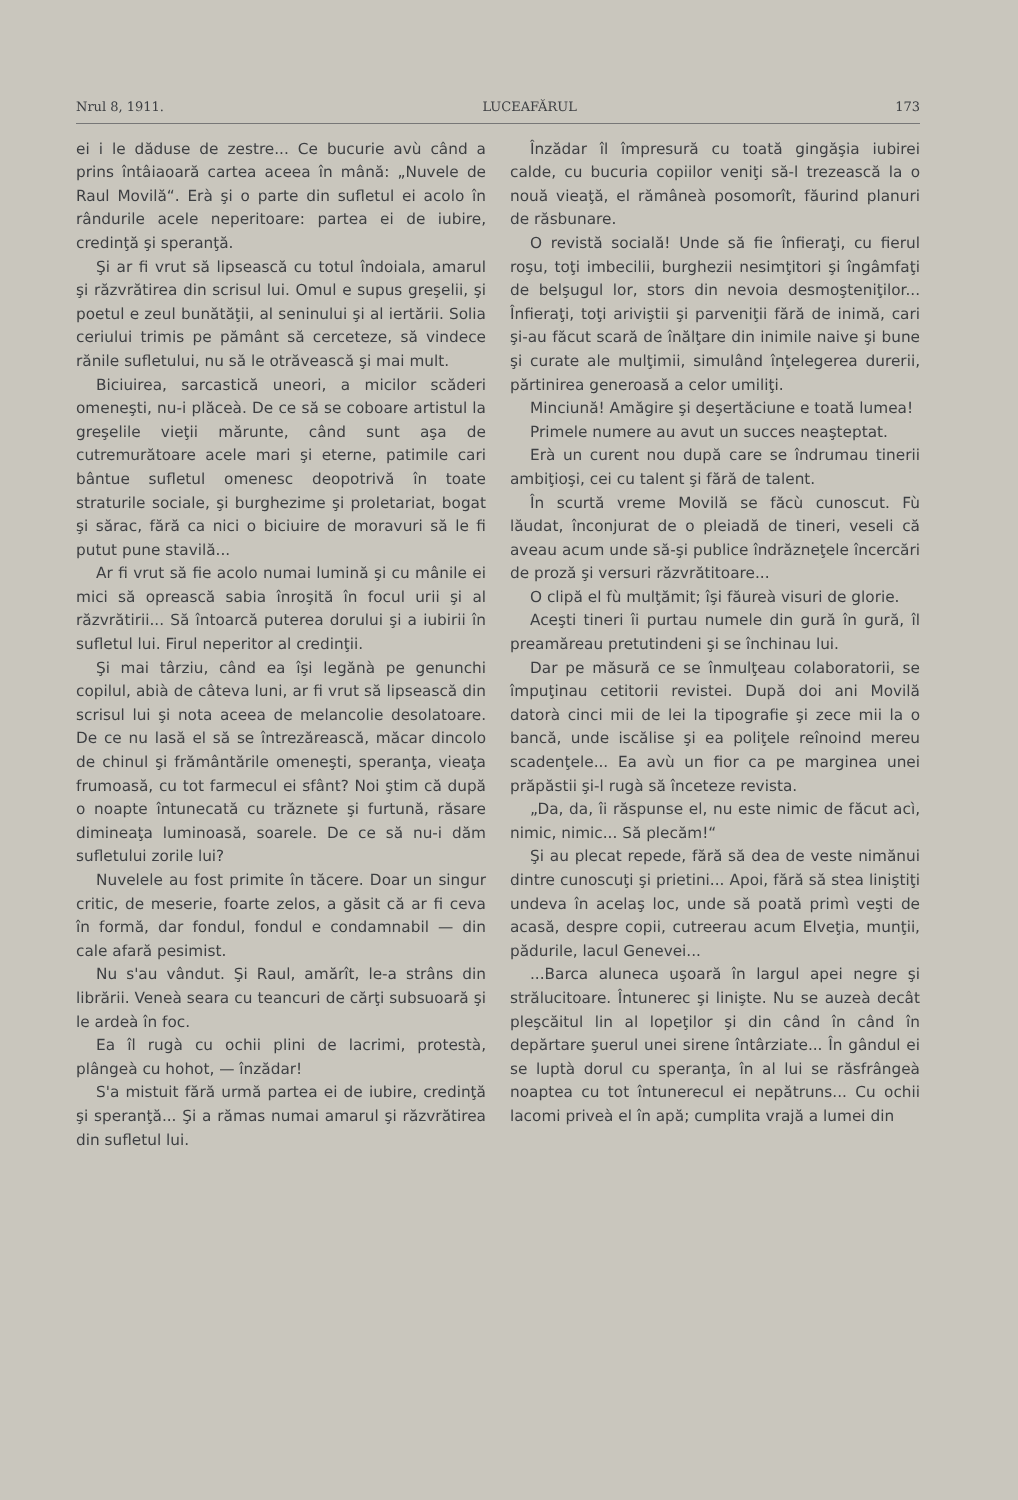Nrul 8, 1911. LUCEAFĂRUL 173
ei i le dăduse de zestre... Ce bucurie avù când a prins întâiaoară cartea aceea în mână: „Nuvele de Raul Movilă“. Erà şi o parte din sufletul ei acolo în rândurile acele neperitoare: partea ei de iubire, credinţă şi speranţă.
Şi ar fi vrut să lipsească cu totul îndoiala, amarul şi răzvrătirea din scrisul lui. Omul e supus greşelii, şi poetul e zeul bunătăţii, al seninului şi al iertării. Solia ceriului trimis pe pământ să cerceteze, să vindece rănile sufletului, nu să le otrăvească şi mai mult.
Biciuirea, sarcastică uneori, a micilor scăderi omeneşti, nu-i plăceà. De ce să se coboare artistul la greşelile vieţii mărunte, când sunt aşa de cutremurătoare acele mari şi eterne, patimile cari bântue sufletul omenesc deopotrivă în toate straturile sociale, şi burghezime şi proletariat, bogat şi sărac, fără ca nici o biciuire de moravuri să le fi putut pune stavilă...
Ar fi vrut să fie acolo numai lumină şi cu mânile ei mici să oprească sabia înroşită în focul urii şi al răzvrătirii... Să întoarcă puterea dorului şi a iubirii în sufletul lui. Firul neperitor al credinţii.
Şi mai târziu, când ea îşi legănà pe genunchi copilul, abià de câteva luni, ar fi vrut să lipsească din scrisul lui şi nota aceea de melancolie desolatoare. De ce nu lasă el să se întrezărească, măcar dincolo de chinul şi frământările omeneşti, speranţa, vieaţa frumoasă, cu tot farmecul ei sfânt? Noi ştim că după o noapte întunecată cu trăznete şi furtună, răsare dimineaţa luminoasă, soarele. De ce să nu-i dăm sufletului zorile lui?
Nuvelele au fost primite în tăcere. Doar un singur critic, de meserie, foarte zelos, a găsit că ar fi ceva în formă, dar fondul, fondul e condamnabil — din cale afară pesimist.
Nu s'au vândut. Şi Raul, amărît, le-a strâns din librării. Veneà seara cu teancuri de cărţi subsuoară şi le ardeà în foc.
Ea îl rugà cu ochii plini de lacrimi, protestà, plângeà cu hohot, — înzădar!
S'a mistuit fără urmă partea ei de iubire, credinţă şi speranţă... Şi a rămas numai amarul şi răzvrătirea din sufletul lui.
Înzădar îl împresură cu toată gingăşia iubirei calde, cu bucuria copiilor veniţi să-l trezească la o nouă vieaţă, el rămâneà posomorît, făurind planuri de răsbunare.
O revistă socială! Unde să fie înfieraţi, cu fierul roşu, toţi imbecilii, burghezii nesimţitori şi îngâmfaţi de belşugul lor, stors din nevoia desmoşteniţilor... Înfieraţi, toţi ariviştii şi parveniţii fără de inimă, cari şi-au făcut scară de înălţare din inimile naive şi bune şi curate ale mulţimii, simulând înţelegerea durerii, părtinirea generoasă a celor umiliţi.
Minciună! Amăgire şi deşertăciune e toată lumea!
Primele numere au avut un succes neaşteptat.
Erà un curent nou după care se îndrumau tinerii ambiţioşi, cei cu talent şi fără de talent.
În scurtă vreme Movilă se făcù cunoscut. Fù lăudat, înconjurat de o pleiadă de tineri, veseli că aveau acum unde să-şi publice îndrăzneţele încercări de proză şi versuri răzvrătitoare...
O clipă el fù mulţămit; îşi făureà visuri de glorie.
Aceşti tineri îi purtau numele din gură în gură, îl preamăreau pretutindeni şi se închinau lui.
Dar pe măsură ce se înmulţeau colaboratorii, se împuţinau cetitorii revistei. După doi ani Movilă datorà cinci mii de lei la tipografie şi zece mii la o bancă, unde iscălise şi ea poliţele reînoind mereu scadenţele... Ea avù un fior ca pe marginea unei prăpăstii şi-l rugà să înceteze revista.
„Da, da, îi răspunse el, nu este nimic de făcut acì, nimic, nimic... Să plecăm!“
Şi au plecat repede, fără să dea de veste nimănui dintre cunoscuţi şi prietini... Apoi, fără să stea liniştiţi undeva în acelaş loc, unde să poată primì veşti de acasă, despre copii, cutreerau acum Elveţia, munţii, pădurile, lacul Genevei...
...Barca aluneca uşoară în largul apei negre şi strălucitoare. Întunerec şi linişte. Nu se auzeà decât pleşcăitul lin al lopeţilor şi din când în când în depărtare şuerul unei sirene întârziate... În gândul ei se luptà dorul cu speranţa, în al lui se răsfrângeà noaptea cu tot întunerecul ei nepătruns... Cu ochii lacomi priveà el în apă; cumplita vrajă a lumei din